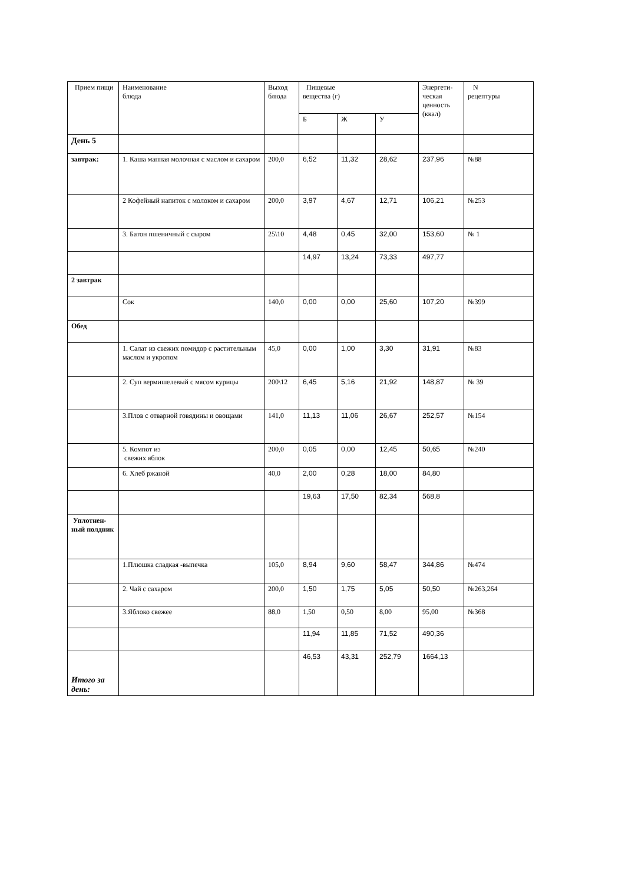| Прием пищи | Наименование блюда | Выход блюда | Пищевые вещества (г) | | | Энергети-ческая ценность (ккал) | N рецептуры |
| --- | --- | --- | --- | --- | --- | --- | --- |
| | | | Б | Ж | У | | |
| День 5 | | | | | | | |
| завтрак: | 1. Каша манная молочная с маслом и сахаром | 200,0 | 6,52 | 11,32 | 28,62 | 237,96 | №88 |
| | 2 Кофейный напиток с молоком и сахаром | 200,0 | 3,97 | 4,67 | 12,71 | 106,21 | №253 |
| | 3. Батон пшеничный с сыром | 25\10 | 4,48 | 0,45 | 32,00 | 153,60 | № 1 |
| | | | 14,97 | 13,24 | 73,33 | 497,77 | |
| 2 завтрак | | | | | | | |
| | Сок | 140,0 | 0,00 | 0,00 | 25,60 | 107,20 | №399 |
| Обед | | | | | | | |
| | 1. Салат из свежих помидор с растительным маслом и укропом | 45,0 | 0,00 | 1,00 | 3,30 | 31,91 | №83 |
| | 2. Суп вермишелевый с мясом курицы | 200\12 | 6,45 | 5,16 | 21,92 | 148,87 | № 39 |
| | 3.Плов с отварной говядины и овощами | 141,0 | 11,13 | 11,06 | 26,67 | 252,57 | №154 |
| | 5. Компот из свежих яблок | 200,0 | 0,05 | 0,00 | 12,45 | 50,65 | №240 |
| | 6. Хлеб ржаной | 40,0 | 2,00 | 0,28 | 18,00 | 84,80 | |
| | | | 19,63 | 17,50 | 82,34 | 568,8 | |
| Уплотнен-ный полдник | | | | | | | |
| | 1.Плюшка сладкая -выпечка | 105,0 | 8,94 | 9,60 | 58,47 | 344,86 | №474 |
| | 2. Чай с сахаром | 200,0 | 1,50 | 1,75 | 5,05 | 50,50 | №263,264 |
| | 3.Яблоко свежее | 88,0 | 1,50 | 0,50 | 8,00 | 95,00 | №368 |
| | | | 11,94 | 11,85 | 71,52 | 490,36 | |
| Итого за день: | | | 46,53 | 43,31 | 252,79 | 1664,13 | |